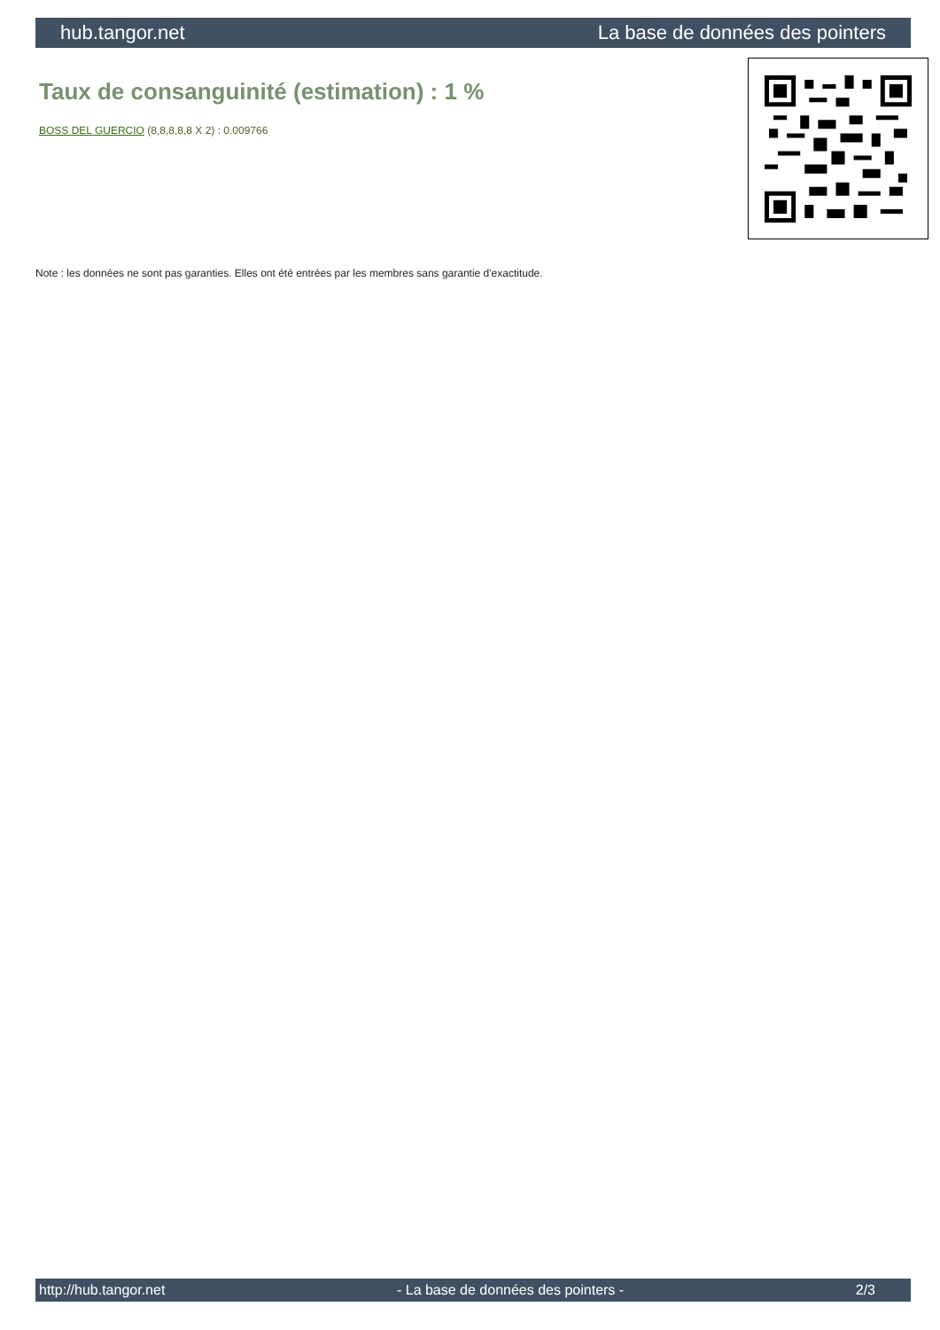hub.tangor.net La base de données des pointers
Taux de consanguinité (estimation) : 1 %
BOSS DEL GUERCIO (8,8,8,8,8 X 2) : 0.009766
Note : les données ne sont pas garanties. Elles ont été entrées par les membres sans garantie d'exactitude.
http://hub.tangor.net - La base de données des pointers - 2/3